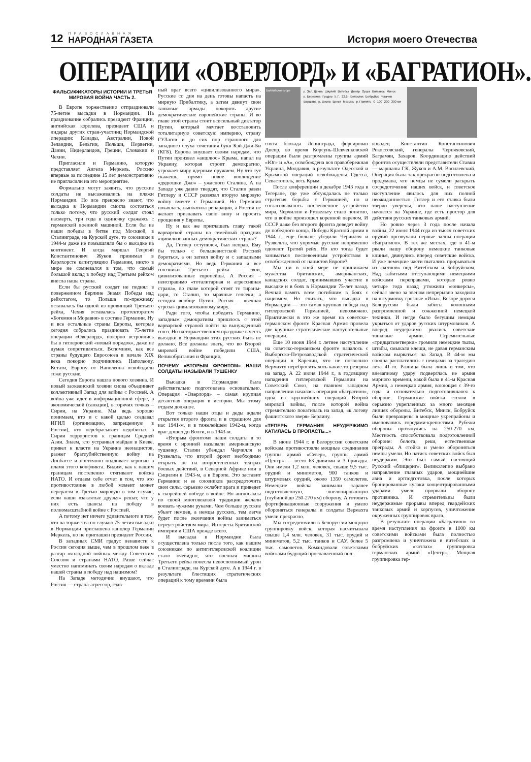12 ПРАВОСЛАВНАЯ
НАРОДНАЯ ГАЗЕТА
История моего Отечества
ОПЕРАЦИИ «ОВЕРЛОРД» И «БАГРАТИОН».
ФАЛЬСИФИКАТОРЫ ИСТОРИИ И ТРЕТЬЯ МИРОВАЯ ВОЙНА ЧАСТЬ 2.
В Европе торжественно отпраздновали 75-летие высадки в Нормандии. На празднование собрались президент Франции, английская королева, президент США и лидеры других стран-участниц Нормандской операции: Канады, Австралии, Новой Зеландии, Бельгии, Польши, Норвегии, Дании, Нидерландов, Греции, Словакии и Чехии.
Пригласили и Германию, которую представляет Ангела Меркель. Россию впервые за последние 15 лет демонстративно не пригласили на это мероприятие.
Формально могут заявить, что русские солдаты не высаживались на пляжи Нормандии. Но все прекрасно знают, что высадка в Нормандии смогла состояться только потому, что русский солдат стоял насмерть, три года в одиночку сражаясь с германской военной машиной. Если бы не наши победы в битве под Москвой, в Сталинграде, на Курской дуге, то союзники в 1944-м даже не помышляли бы о высадке на континент. И когда маршал Георгий Константинович Жуков принимал в Карлхорсте капитуляцию Германии, никто в мире не сомневался в том, что самый большой вклад в победу над Третьим рейхом внесла наша страна.
Если бы русский солдат не поднял в поверженном Берлине Знамя Победы над рейхстагом, то Польша по-прежнему оставалась бы одной из провинций Третьего рейха, Чехия оставалась протекторатом «Богемия и Моравия» в составе Германии. Ну и все остальные страны Европы, которые сегодня собрались праздновать 75-летие операции «Оверлорд», покорно встроились бы в гитлеровский «новый порядок», даже не думая сопротивляться. Вспомним, как все страны будущего Евросоюза в начале XIX века покорно подчинились Наполеону. Кстати, Европу от Наполеона освободили тоже русские.
Сегодня Европа нашла нового хозяина. И новый заокеанский хозяин снова объединяет коллективный Запад для войны с Россией. А война уже идет в информационной сфере, в экономической (санкции), в горячих точках – Сирии, на Украине. Мы ведь хорошо понимаем, кто и с какой целью создавал ИГИЛ (организацию, запрещенную в России), кто перебрасывает недобитых в Сирии террористов к границам Средней Азии. Знаем, кто устраивал майдан в Киеве, привел к власти на Украине неонацистов, разжег братоубийственную войну на Донбассе и постоянно подливает керосин в пламя этого конфликта. Видим, как к нашим границам постепенно стягивают войска НАТО. И отдаем себе отчет в том, что это противостояние в любой момент может перерасти в Третью мировую в том случае, если наши «заклятые друзья» решат, что у них есть шансы на победу в полномасштабной войне с Россией.
А потому нет ничего удивительного в том, что на торжества по случаю 75-летия высадки в Нормандии приглашена канцлер Германии Меркель, но не приглашен президент России.
В западных СМИ градус ненависти к России сегодня выше, чем в прошлом веке в разгар «холодной войны» между Советским Союзом и странами НАТО. Разве сейчас уместно напоминать своим народам о вкладе нашей страны в победу над нацизмом?
На Западе методично внушают, что Россия — страна-агрессор, глав-
ный враг всего «цивилизованного мира». Русские со дня на день готовы напасть на мирную Прибалтику, а затем двинут свои танковые армады покорять другие демократические европейские страны. И во главе этой страны стоит всесильный диктатор Путин, который мечтает восстановить тоталитарную советскую империю, страну ГУЛагов и до сих пор страшного для западного слуха сочетания букв Кэй-Джи-Би (КГБ). Европа внушает своим народам, что Путин произвел «аншлюс» Крыма, напал на Украину, которая строит демократию, угрожает миру ядерным оружием. Ну что тут скажешь, прямо новое воплощение «дядюшки Джо» – ужасного Сталина. А на Западе уже давно твердят, что Сталин равен Гитлеру и СССР развязал вторую мировую войну вместе с Германией. Но Германия покаялась, выплатила репарации, а Россия не желает признавать свою вину и просить прощения у Европы.
Ну и как же приглашать главу такой варварской страны на семейный праздник «цивилизованных демократических стран»?
Да, Гитлер оступился, был неправ. Ему бы только с большевистской Россией бороться, а он затеял войну и с западными демократиями. Но ведь Германия и все союзники Третьего рейха – свои, цивилизованные европейцы. А Россия – неисправимо «тоталитарная и агрессивная страна», во главе которой стоят то тираны-цари, то Сталин, то мрачные генсеки, а сегодня вообще Путин. Россия – «вечная угроза» цивилизованному миру.
Ради того, чтобы победить Германию, западным демократиям пришлось с этой варварской страной пойти на вынужденный союз. Но на торжественном празднике в честь высадки в Нормандии этих русских быть не должно. Все должны знать, что во Второй мировой войне победили США, Великобритания и Франция.
ПОЧЕМУ «ВТОРЫМ ФРОНТОМ» НАШИ СОЛДАТЫ НАЗЫВАЛИ ТУШЕНКУ
Высадка в Нормандии была действительно подготовлена основательно. Операция «Оверлорд» – самая крупная десантная операция в истории. Мы этому отдаем должное.
Вот только наши отцы и деды ждали открытия второго фронта и в страшном для нас 1941-м, и в тяжелейшем 1942-м, когда враг дошел до Волги, и в 1943-м.
«Вторым фронтом» наши солдаты в то время с иронией называли американскую тушенку. Сталин убеждал Черчилля и Рузвельта, что второй фронт необходимо открыть не на второстепенных театрах боевых действий, в Северной Африке или в Сицилии в 1943-м, а в Европе. Это заставит Германию и ее союзников рассредоточить свои силы, серьезно ослабит врага и приведет к скорейшей победе в войне. Но англосаксы по своей многовековой традиции желали воевать чужими руками. Чем больше русские убьют немцев, а немцы русских, тем легче будет после окончания войны заниматься переустройством мира. Интересы Британской империи и США прежде всего.
И высадка в Нормандии была осуществлена только после того, как нашим союзникам по антигитлеровской коалиции стало очевидно, что военная машина Третьего рейха понесла невосполнимый урон в Сталинграде, на Курской дуге. А в 1944 г. в результате блестящих стратегических операций к тому времени была
Балтийское море
р. Зап. Двина Шяуляй Витебск Днепр Орша Вильнюс Минск р. Березина Гродно 5.7. 22.6. Белосток Бобруйск Рогачев Варшава р. Висла Брест Мозырь р. Припять 0 100 200 300 км
снята блокада Ленинграда, форсирован Днепр, во время Корсунь-Шевченковской операции были разгромлены группы армий «Юг» и «А», освобождена вся правобережная Украина, Молдавия, в результате Одесской и Крымской операций освобождены Одесса, Севастополь, весь Крым.
После конференции в декабре 1943 года в Тегеране, где уже обсуждалась не только стратегия борьбы с Германией, но и согласовывалось послевоенное устройство мира, Черчиллю и Рузвельту стало понятно, что в войне произошел коренной перелом. И СССР даже без второго фронта доведет войну до победного конца. Победы Красной армии в 1944 г. еще больше убедили Черчилля и Рузвельта, что упрямые русские непременно одолеют Третий рейх. Но кто тогда будет заниматься послевоенным устройством в освобожденной от нацистов Европе?
Мы ни в коей мере не принижаем мужества британских, американских, канадских солдат, принимавших участие в высадке и в боях в Нормандии 75-лет назад. Вечная память всем погибшим в боях с нацизмом. Но считать, что высадка в Нормандии — это самая крупная победа над гитлеровской Германией, невозможно. Практически в это же время на советско-германском фронте Красная Армия провела две крупные стратегические наступательные операции.
Еще 10 июня 1944 г. летнее наступление на советско-германском фронте началось с Выборгско-Петрозаводской стратегической операции в Карелии, что не позволило Вермахту перебросить хоть какие-то резервы на запад. А 22 июня 1944 г., в годовщину нападения гитлеровской Германии на Советский Союз, на главном западном направлении началась операция «Багратион», одна из крупнейших операций Второй мировой войны, после которой война стремительно покатилась на запад, «к логову фашистского зверя» Берлину.
«ТЕПЕРЬ ГЕРМАНИЯ НЕУДЕРЖИМО КАТИЛАСЬ В ПРОПАСТЬ...»
В июне 1944 г. в Белоруссии советским войскам противостояли мощные соединения группы армий «Север», группы армий «Центр» — всего 63 дивизии и 3 бригады. Они имели 1,2 млн. человек, свыше 9,5 тыс. орудий и минометов, 900 танков и штурмовых орудий, около 1350 самолетов. Немецкие войска занимали заранее подготовленную, эшелонированную (глубиной до 250-270 км) оборону. А готовить фортификационные сооружения и умело обороняться генералы и солдаты Вермахта умели прекрасно.
Мы сосредоточили в Белоруссии мощную группировку войск, которая насчитывала свыше 1,4 млн. человек, 31 тыс. орудий и минометов, 5,2 тыс. танков и САУ, более 5 тыс. самолетов. Командовали советскими войсками будущий прославленный пол-
ководец Константин Константинович Рокоссовский, генералы Черняховский, Баграмян, Захаров. Координацию действий фронтов осуществляли представители Ставки — маршалы Г.К. Жуков и А.М. Василевский. Операция была так прекрасно подготовлена и продумана, что немцы не сумели раскрыть сосредоточение наших войск, и советское наступление явилось для них полной неожиданностью. Гитлер и его ставка были твердо уверены, что наше наступление начнется на Украине, где есть простор для действия русских танковых армий.
Но ровно через 3 года после начала войны, 22 июня 1944 года из тысяч советских орудий прозвучали первые залпы операции «Багратион». В тех же местах, где в 41-м рвали нашу оборону немецкие танковые клинья, двинулись вперед советские войска. И уже немецкие части пытались прорываться из «котлов» под Витебском и Бобруйском. Над забитыми отступающими немецкими войсками переправами, которые ровно четыре года назад утюжили «юнкерсы», сейчас звено за звеном непрерывно заходили на штурмовку грозные «Илы». Вскоре дороги Белоруссии были забиты колоннами разгромленной и сожженной немецкой техники. И негде было бегущим немцам укрыться от ударов русских штурмовиков. А вперед неудержимо рвались советские танковые армии. Стремительные «тридцатьчетверки» громили немецкие тылы, штабы, смыкали клещи, не давая германским войскам вырваться на Запад. В 44-м мы сполна расплатились с немцами за трагедию лета 41-го. Разница была лишь в том, что внезапному удару подверглась не армия мирного времени, какой была в 41-м Красная Армия, а немецкая армия, воюющая с 39-го года и основательно подготовившаяся к обороне. Германские войска стояли в серьезно укрепленных за много месяцев линиях обороны. Витебск, Минск, Бобруйск были превращены в мощные укрепрайоны и именовались городами-крепостями. Рубежи обороны протянулись на 250-270 км. Местность способствовала подготовленной обороне: болота, реки, естественные преграды. А стойко и умело обороняться немцы умели. Но натиск советских войск был неудержим. Это был самый настоящий Русский «блицкриг». Великолепно выбрано направление главных ударов, мощнейшие авиа и артподготовка, после которых бронированные кулаки концентрированными ударами умело прорвали оборону противника. И стремительны были неудержимые прорывы вперед гвардейских танковых армий и корпусов, уничтожение окруженных группировок врага.
В результате операции «Багратион» во время наступления на фронте в 1000 км советскими войсками была полностью разгромлена и уничтожена в витебских и бобруйских «котлах» группировка германских армий «Центр». Мощная группировка гер-